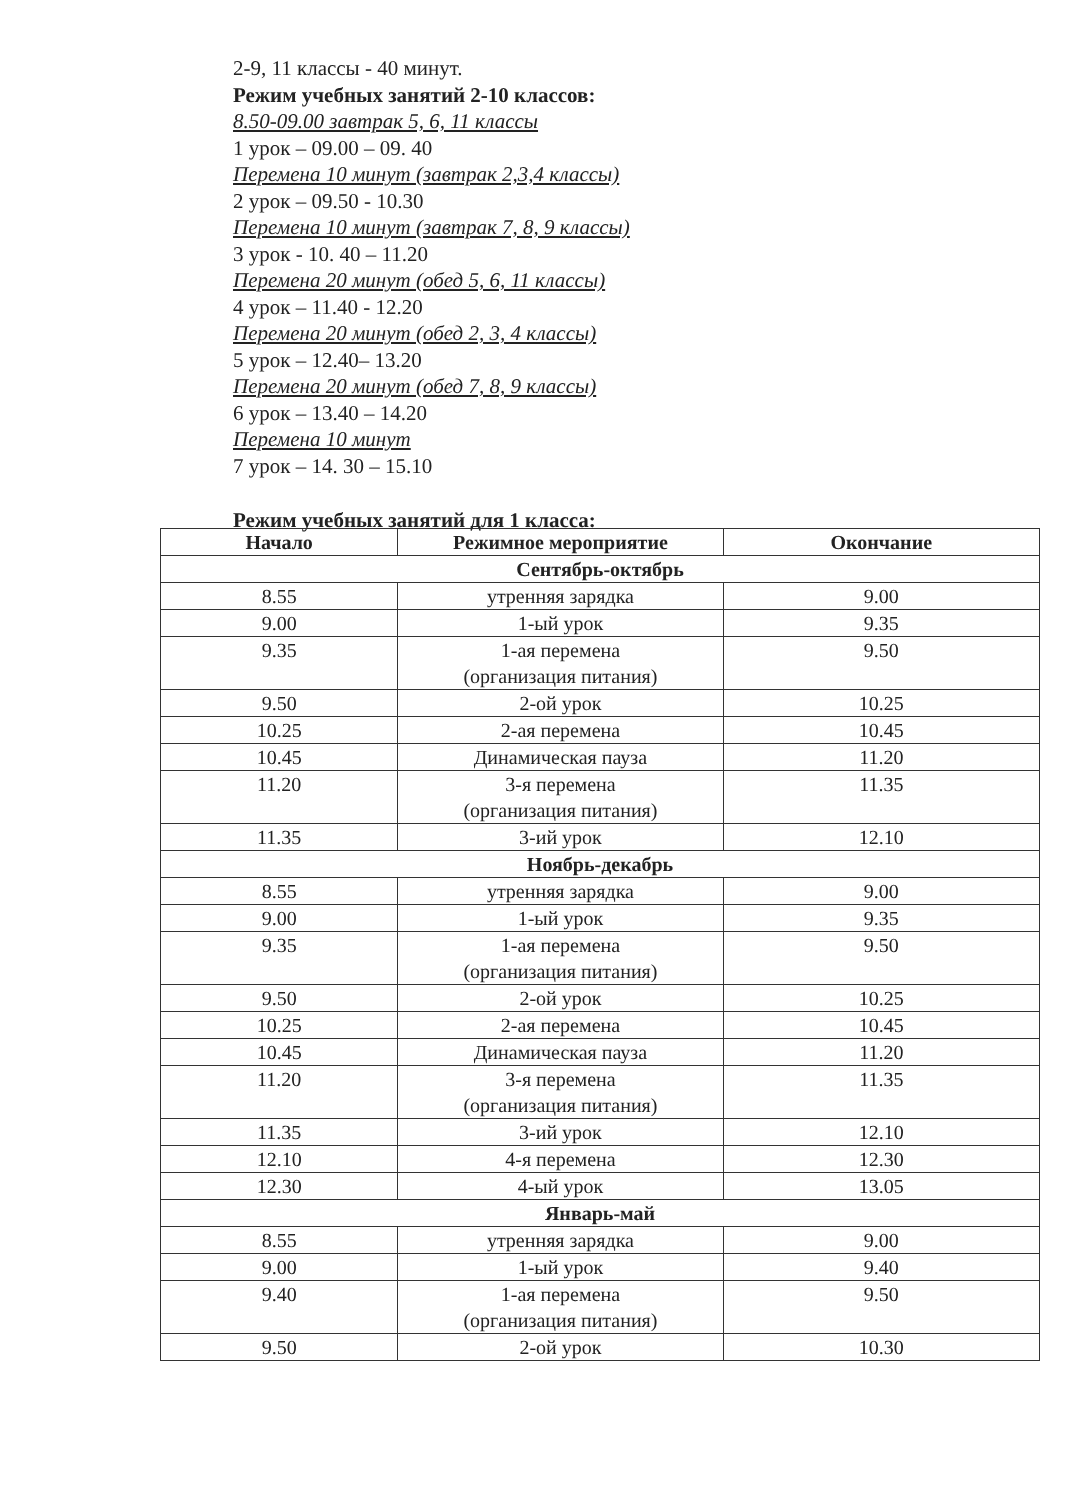2-9, 11 классы - 40 минут.
Режим учебных занятий 2-10 классов:
8.50-09.00 завтрак 5, 6, 11 классы
1 урок – 09.00 – 09. 40
Перемена 10 минут (завтрак 2,3,4 классы)
2 урок – 09.50 - 10.30
Перемена 10 минут (завтрак 7, 8, 9 классы)
3 урок - 10. 40 – 11.20
Перемена 20 минут (обед 5, 6, 11 классы)
4 урок – 11.40 - 12.20
Перемена 20 минут (обед 2, 3, 4 классы)
5 урок – 12.40– 13.20
Перемена 20 минут (обед 7, 8, 9 классы)
6 урок – 13.40 – 14.20
Перемена 10 минут
7 урок – 14. 30 – 15.10
Режим учебных занятий для 1 класса:
| Начало | Режимное мероприятие | Окончание |
| --- | --- | --- |
| Сентябрь-октябрь | | |
| 8.55 | утренняя зарядка | 9.00 |
| 9.00 | 1-ый урок | 9.35 |
| 9.35 | 1-ая перемена (организация питания) | 9.50 |
| 9.50 | 2-ой урок | 10.25 |
| 10.25 | 2-ая перемена | 10.45 |
| 10.45 | Динамическая пауза | 11.20 |
| 11.20 | 3-я перемена (организация питания) | 11.35 |
| 11.35 | 3-ий урок | 12.10 |
| Ноябрь-декабрь | | |
| 8.55 | утренняя зарядка | 9.00 |
| 9.00 | 1-ый урок | 9.35 |
| 9.35 | 1-ая перемена (организация питания) | 9.50 |
| 9.50 | 2-ой урок | 10.25 |
| 10.25 | 2-ая перемена | 10.45 |
| 10.45 | Динамическая пауза | 11.20 |
| 11.20 | 3-я перемена (организация питания) | 11.35 |
| 11.35 | 3-ий урок | 12.10 |
| 12.10 | 4-я перемена | 12.30 |
| 12.30 | 4-ый урок | 13.05 |
| Январь-май | | |
| 8.55 | утренняя зарядка | 9.00 |
| 9.00 | 1-ый урок | 9.40 |
| 9.40 | 1-ая перемена (организация питания) | 9.50 |
| 9.50 | 2-ой урок | 10.30 |